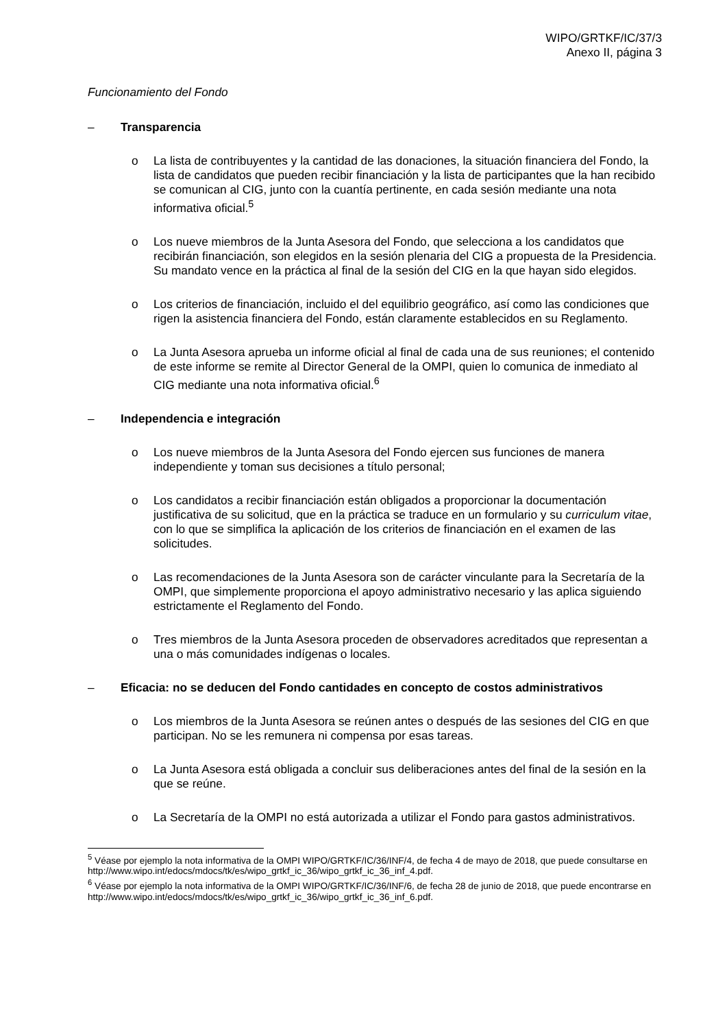WIPO/GRTKF/IC/37/3
Anexo II, página 3
Funcionamiento del Fondo
– Transparencia
o La lista de contribuyentes y la cantidad de las donaciones, la situación financiera del Fondo, la lista de candidatos que pueden recibir financiación y la lista de participantes que la han recibido se comunican al CIG, junto con la cuantía pertinente, en cada sesión mediante una nota informativa oficial.<sup>5</sup>
o Los nueve miembros de la Junta Asesora del Fondo, que selecciona a los candidatos que recibirán financiación, son elegidos en la sesión plenaria del CIG a propuesta de la Presidencia. Su mandato vence en la práctica al final de la sesión del CIG en la que hayan sido elegidos.
o Los criterios de financiación, incluido el del equilibrio geográfico, así como las condiciones que rigen la asistencia financiera del Fondo, están claramente establecidos en su Reglamento.
o La Junta Asesora aprueba un informe oficial al final de cada una de sus reuniones; el contenido de este informe se remite al Director General de la OMPI, quien lo comunica de inmediato al CIG mediante una nota informativa oficial.<sup>6</sup>
– Independencia e integración
o Los nueve miembros de la Junta Asesora del Fondo ejercen sus funciones de manera independiente y toman sus decisiones a título personal;
o Los candidatos a recibir financiación están obligados a proporcionar la documentación justificativa de su solicitud, que en la práctica se traduce en un formulario y su curriculum vitae, con lo que se simplifica la aplicación de los criterios de financiación en el examen de las solicitudes.
o Las recomendaciones de la Junta Asesora son de carácter vinculante para la Secretaría de la OMPI, que simplemente proporciona el apoyo administrativo necesario y las aplica siguiendo estrictamente el Reglamento del Fondo.
o Tres miembros de la Junta Asesora proceden de observadores acreditados que representan a una o más comunidades indígenas o locales.
– Eficacia: no se deducen del Fondo cantidades en concepto de costos administrativos
o Los miembros de la Junta Asesora se reúnen antes o después de las sesiones del CIG en que participan. No se les remunera ni compensa por esas tareas.
o La Junta Asesora está obligada a concluir sus deliberaciones antes del final de la sesión en la que se reúne.
o La Secretaría de la OMPI no está autorizada a utilizar el Fondo para gastos administrativos.
<sup>5</sup> Véase por ejemplo la nota informativa de la OMPI WIPO/GRTKF/IC/36/INF/4, de fecha 4 de mayo de 2018, que puede consultarse en http://www.wipo.int/edocs/mdocs/tk/es/wipo_grtkf_ic_36/wipo_grtkf_ic_36_inf_4.pdf.
<sup>6</sup> Véase por ejemplo la nota informativa de la OMPI WIPO/GRTKF/IC/36/INF/6, de fecha 28 de junio de 2018, que puede encontrarse en http://www.wipo.int/edocs/mdocs/tk/es/wipo_grtkf_ic_36/wipo_grtkf_ic_36_inf_6.pdf.